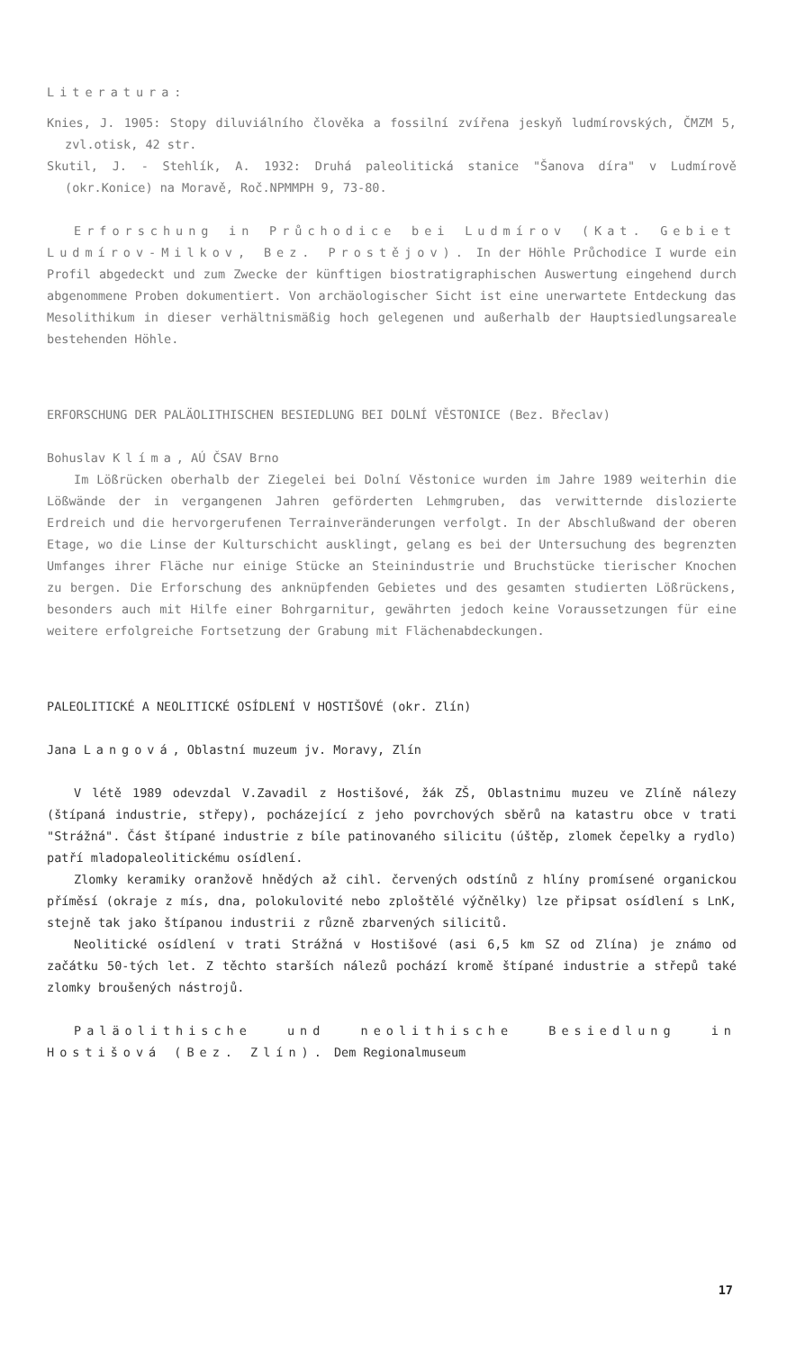Literatura:
Knies, J. 1905: Stopy diluviálního člověka a fossilní zvířena jeskyň ludmírovských, ČMZM 5, zvl.otisk, 42 str.
Skutil, J. - Stehlík, A. 1932: Druhá paleolitická stanice "Šanova díra" v Ludmírově (okr.Konice) na Moravě, Roč.NPMMPH 9, 73-80.
Erforschung in Průchodice bei Ludmírov (Kat. Gebiet Ludmírov-Milkov, Bez. Prostějov). In der Höhle Průchodice I wurde ein Profil abgedeckt und zum Zwecke der künftigen biostratigraphischen Auswertung eingehend durch abgenommene Proben dokumentiert. Von archäologischer Sicht ist eine unerwartete Entdeckung das Mesolithikum in dieser verhältnismäßig hoch gelegenen und außerhalb der Hauptsiedlungsareale bestehenden Höhle.
ERFORSCHUNG DER PALÄOLITHISCHEN BESIEDLUNG BEI DOLNÍ VĚSTONICE (Bez. Břeclav)
Bohuslav Klíma, AÚ ČSAV Brno
Im Lößrücken oberhalb der Ziegelei bei Dolní Věstonice wurden im Jahre 1989 weiterhin die Lößwände der in vergangenen Jahren geförderten Lehmgruben, das verwitternde dislozierte Erdreich und die hervorgerufenen Terrainveränderungen verfolgt. In der Abschlußwand der oberen Etage, wo die Linse der Kulturschicht ausklingt, gelang es bei der Untersuchung des begrenzten Umfanges ihrer Fläche nur einige Stücke an Steinindustrie und Bruchstücke tierischer Knochen zu bergen. Die Erforschung des anknüpfenden Gebietes und des gesamten studierten Lößrückens, besonders auch mit Hilfe einer Bohrgarnitur, gewährten jedoch keine Voraussetzungen für eine weitere erfolgreiche Fortsetzung der Grabung mit Flächenabdeckungen.
PALEOLITICKÉ A NEOLITICKÉ OSÍDLENÍ V HOSTIŠOVÉ (okr. Zlín)
Jana Langová, Oblastní muzeum jv. Moravy, Zlín
V létě 1989 odevzdal V.Zavadil z Hostišové, žák ZŠ, Oblastnimu muzeu ve Zlíně nálezy (štípaná industrie, střepy), pocházející z jeho povrchových sběrů na katastru obce v trati "Strážná". Část štípané industrie z bíle patinovaného silicitu (úštěp, zlomek čepelky a rydlo) patří mladopaleolitickému osídlení.
Zlomky keramiky oranžově hnědých až cihl. červených odstínů z hlíny promísené organickou příměsí (okraje z mís, dna, polokulovité nebo zploštělé výčnělky) lze připsat osídlení s LnK, stejně tak jako štípanou industrii z různě zbarvených silicitů.
Neolitické osídlení v trati Strážná v Hostišové (asi 6,5 km SZ od Zlína) je známo od začátku 50-tých let. Z těchto starších nálezů pochází kromě štípané industrie a střepů také zlomky broušených nástrojů.
Paläolithische und neolithische Besiedlung in Hostišová (Bez. Zlín). Dem Regionalmuseum
17